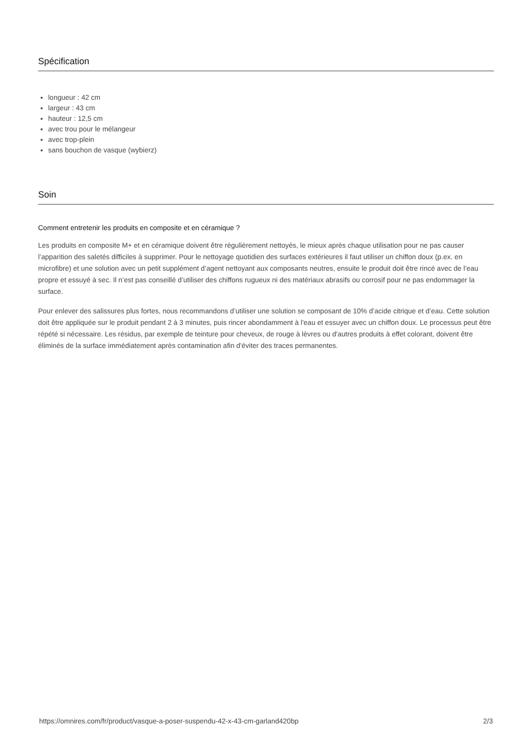Spécification
longueur : 42 cm
largeur : 43 cm
hauteur : 12,5 cm
avec trou pour le mélangeur
avec trop-plein
sans bouchon de vasque (wybierz)
Soin
Comment entretenir les produits en composite et en céramique ?
Les produits en composite M+ et en céramique doivent être régulièrement nettoyés, le mieux après chaque utilisation pour ne pas causer l’apparition des saletés difficiles à supprimer. Pour le nettoyage quotidien des surfaces extérieures il faut utiliser un chiffon doux (p.ex. en microfibre) et une solution avec un petit supplément d’agent nettoyant aux composants neutres, ensuite le produit doit être rincé avec de l’eau propre et essuyé à sec. Il n’est pas conseillé d’utiliser des chiffons rugueux ni des matériaux abrasifs ou corrosif pour ne pas endommager la surface.
Pour enlever des salissures plus fortes, nous recommandons d’utiliser une solution se composant de 10% d’acide citrique et d’eau. Cette solution doit être appliquée sur le produit pendant 2 à 3 minutes, puis rincer abondamment à l'eau et essuyer avec un chiffon doux. Le processus peut être répété si nécessaire. Les résidus, par exemple de teinture pour cheveux, de rouge à lèvres ou d'autres produits à effet colorant, doivent être éliminés de la surface immédiatement après contamination afin d'éviter des traces permanentes.
https://omnires.com/fr/product/vasque-a-poser-suspendu-42-x-43-cm-garland420bp 2/3